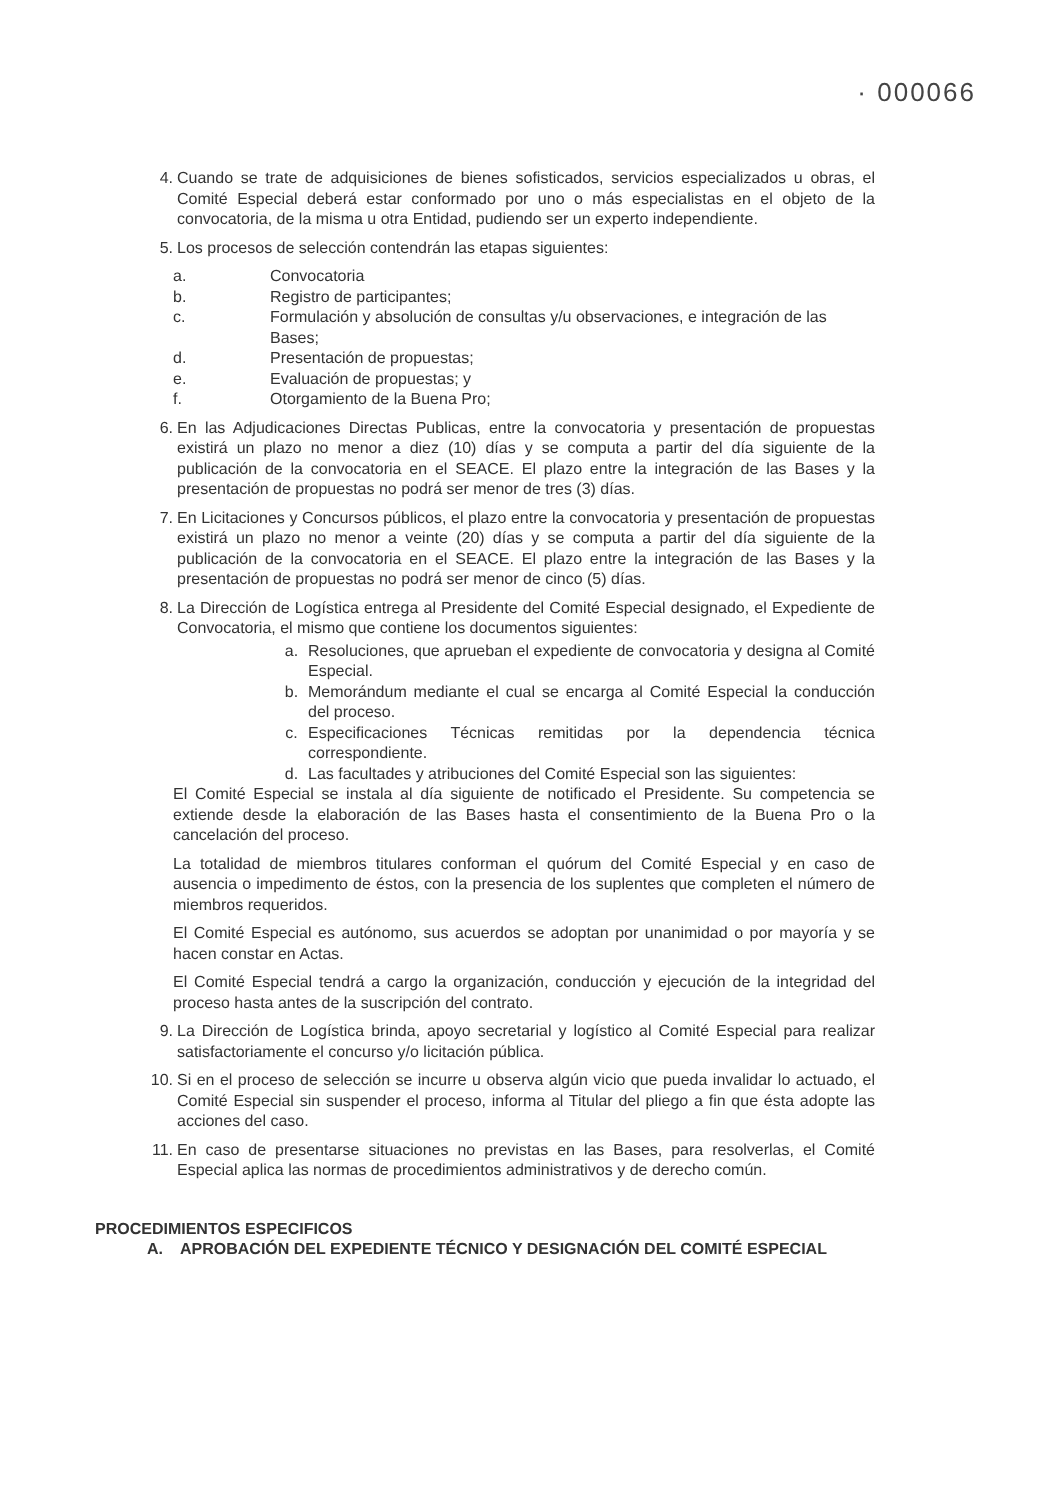· 000066
4. Cuando se trate de adquisiciones de bienes sofisticados, servicios especializados u obras, el Comité Especial deberá estar conformado por uno o más especialistas en el objeto de la convocatoria, de la misma u otra Entidad, pudiendo ser un experto independiente.
5. Los procesos de selección contendrán las etapas siguientes:
a. Convocatoria
b. Registro de participantes;
c. Formulación y absolución de consultas y/u observaciones, e integración de las Bases;
d. Presentación de propuestas;
e. Evaluación de propuestas; y
f. Otorgamiento de la Buena Pro;
6. En las Adjudicaciones Directas Publicas, entre la convocatoria y presentación de propuestas existirá un plazo no menor a diez (10) días y se computa a partir del día siguiente de la publicación de la convocatoria en el SEACE. El plazo entre la integración de las Bases y la presentación de propuestas no podrá ser menor de tres (3) días.
7. En Licitaciones y Concursos públicos, el plazo entre la convocatoria y presentación de propuestas existirá un plazo no menor a veinte (20) días y se computa a partir del día siguiente de la publicación de la convocatoria en el SEACE. El plazo entre la integración de las Bases y la presentación de propuestas no podrá ser menor de cinco (5) días.
8. La Dirección de Logística entrega al Presidente del Comité Especial designado, el Expediente de Convocatoria, el mismo que contiene los documentos siguientes:
a. Resoluciones, que aprueban el expediente de convocatoria y designa al Comité Especial.
b. Memorándum mediante el cual se encarga al Comité Especial la conducción del proceso.
c. Especificaciones Técnicas remitidas por la dependencia técnica correspondiente.
d. Las facultades y atribuciones del Comité Especial son las siguientes:
El Comité Especial se instala al día siguiente de notificado el Presidente. Su competencia se extiende desde la elaboración de las Bases hasta el consentimiento de la Buena Pro o la cancelación del proceso.
La totalidad de miembros titulares conforman el quórum del Comité Especial y en caso de ausencia o impedimento de éstos, con la presencia de los suplentes que completen el número de miembros requeridos.
El Comité Especial es autónomo, sus acuerdos se adoptan por unanimidad o por mayoría y se hacen constar en Actas.
El Comité Especial tendrá a cargo la organización, conducción y ejecución de la integridad del proceso hasta antes de la suscripción del contrato.
9. La Dirección de Logística brinda, apoyo secretarial y logístico al Comité Especial para realizar satisfactoriamente el concurso y/o licitación pública.
10. Si en el proceso de selección se incurre u observa algún vicio que pueda invalidar lo actuado, el Comité Especial sin suspender el proceso, informa al Titular del pliego a fin que ésta adopte las acciones del caso.
11. En caso de presentarse situaciones no previstas en las Bases, para resolverlas, el Comité Especial aplica las normas de procedimientos administrativos y de derecho común.
PROCEDIMIENTOS ESPECIFICOS
A. APROBACIÓN DEL EXPEDIENTE TÉCNICO Y DESIGNACIÓN DEL COMITÉ ESPECIAL